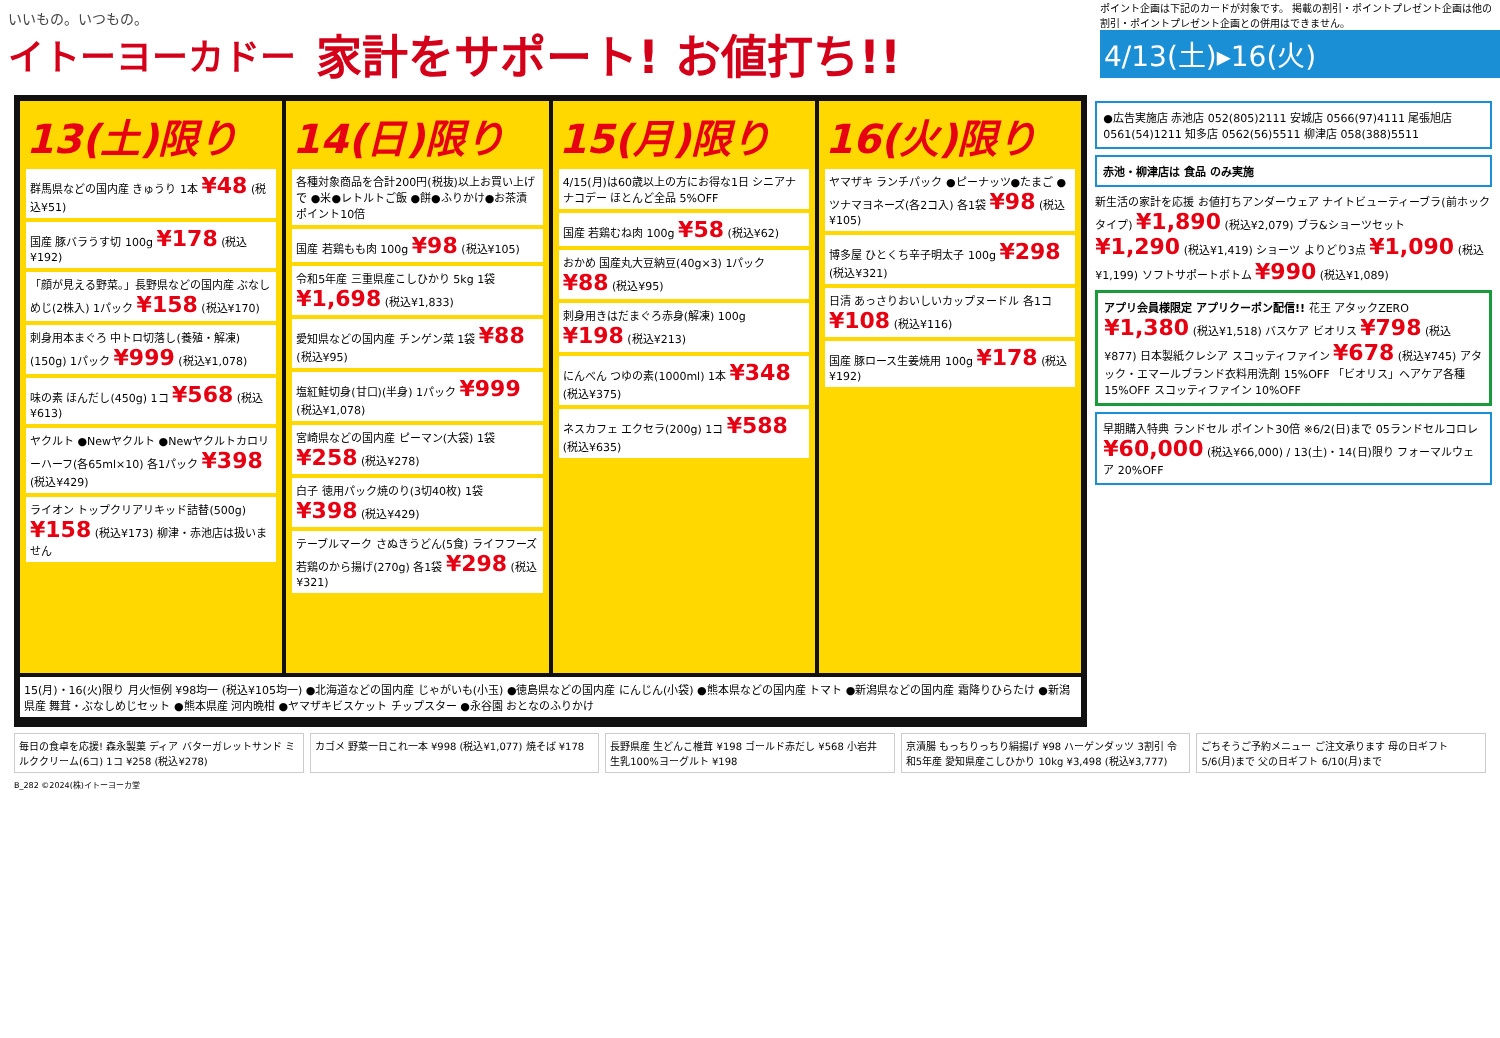いいもの。いつもの。
イトーヨーカドー
家計をサポート! お値打ち!!
ポイント企画は下記のカードが対象です。 掲載の割引・ポイントプレゼント企画は他の割引・ポイントプレゼント企画との併用はできません。
4/13(土)▸16(火)
13(土)限り
群馬県などの国内産 きゅうり 1本 ¥48 (税込¥51)
国産 豚バラうす切 100g ¥178 (税込¥192)
「顔が見える野菜。」長野県などの国内産 ぶなしめじ(2株入) 1パック ¥158 (税込¥170)
刺身用本まぐろ 中トロ切落し(養殖・解凍)(150g) 1パック ¥999 (税込¥1,078)
味の素 ほんだし(450g) 1コ ¥568 (税込¥613)
ヤクルト ●Newヤクルト ●Newヤクルトカロリーハーフ(各65ml×10) 各1パック ¥398 (税込¥429)
ライオン トップクリアリキッド詰替(500g) ¥158 (税込¥173) 柳津・赤池店は扱いません
14(日)限り
各種対象商品を合計200円(税抜)以上お買い上げで ●米●レトルトご飯 ●餅●ふりかけ●お茶漬 ポイント10倍
国産 若鶏もも肉 100g ¥98 (税込¥105)
令和5年産 三重県産こしひかり 5kg 1袋 ¥1,698 (税込¥1,833)
愛知県などの国内産 チンゲン菜 1袋 ¥88 (税込¥95)
塩紅鮭切身(甘口)(半身) 1パック ¥999 (税込¥1,078)
宮崎県などの国内産 ピーマン(大袋) 1袋 ¥258 (税込¥278)
白子 徳用パック焼のり(3切40枚) 1袋 ¥398 (税込¥429)
テーブルマーク さぬきうどん(5食) ライフフーズ 若鶏のから揚げ(270g) 各1袋 ¥298 (税込¥321)
15(月)限り
4/15(月)は60歳以上の方にお得な1日 シニアナナコデー ほとんど全品 5%OFF
国産 若鶏むね肉 100g ¥58 (税込¥62)
おかめ 国産丸大豆納豆(40g×3) 1パック ¥88 (税込¥95)
刺身用きはだまぐろ赤身(解凍) 100g ¥198 (税込¥213)
にんべん つゆの素(1000ml) 1本 ¥348 (税込¥375)
ネスカフェ エクセラ(200g) 1コ ¥588 (税込¥635)
16(火)限り
ヤマザキ ランチパック ●ピーナッツ●たまご ●ツナマヨネーズ(各2コ入) 各1袋 ¥98 (税込¥105)
博多屋 ひとくち辛子明太子 100g ¥298 (税込¥321)
日清 あっさりおいしいカップヌードル 各1コ ¥108 (税込¥116)
国産 豚ロース生姜焼用 100g ¥178 (税込¥192)
15(月)・16(火)限り 月火恒例 ¥98均一 (税込¥105均一) ●北海道などの国内産 じゃがいも(小玉) ●徳島県などの国内産 にんじん(小袋) ●熊本県などの国内産 トマト ●新潟県などの国内産 霜降りひらたけ ●新潟県産 舞茸・ぶなしめじセット ●熊本県産 河内晩柑 ●ヤマザキビスケット チップスター ●永谷園 おとなのふりかけ
●広告実施店 赤池店 052(805)2111 安城店 0566(97)4111 尾張旭店 0561(54)1211 知多店 0562(56)5511 柳津店 058(388)5511
赤池・柳津店は 食品 のみ実施
新生活の家計を応援 お値打ちアンダーウェア ナイトビューティーブラ(前ホックタイプ) ¥1,890 (税込¥2,079) ブラ&ショーツセット ¥1,290 (税込¥1,419) ショーツ よりどり3点 ¥1,090 (税込¥1,199) ソフトサポートボトム ¥990 (税込¥1,089)
アプリ会員様限定 アプリクーポン配信!! 花王 アタックZERO ¥1,380 (税込¥1,518) バスケア ビオリス ¥798 (税込¥877) 日本製紙クレシア スコッティファイン ¥678 (税込¥745) アタック・エマールブランド衣料用洗剤 15%OFF 「ビオリス」ヘアケア各種 15%OFF スコッティファイン 10%OFF
早期購入特典 ランドセル ポイント30倍 ※6/2(日)まで 05ランドセルコロレ ¥60,000 (税込¥66,000) / 13(土)・14(日)限り フォーマルウェア 20%OFF
毎日の食卓を応援! 森永製菓 ディア バターガレットサンド ミルククリーム(6コ) 1コ ¥258 (税込¥278)
カゴメ 野菜一日これ一本 ¥998 (税込¥1,077) 焼そば ¥178
長野県産 生どんこ椎茸 ¥198 ゴールド赤だし ¥568 小岩井 生乳100%ヨーグルト ¥198
京漬腸 もっちりっちり絹揚げ ¥98 ハーゲンダッツ 3割引 令和5年産 愛知県産こしひかり 10kg ¥3,498 (税込¥3,777)
ごちそうご予約メニュー ご注文承ります 母の日ギフト 5/6(月)まで 父の日ギフト 6/10(月)まで
B_282 ©2024(株)イトーヨーカ堂